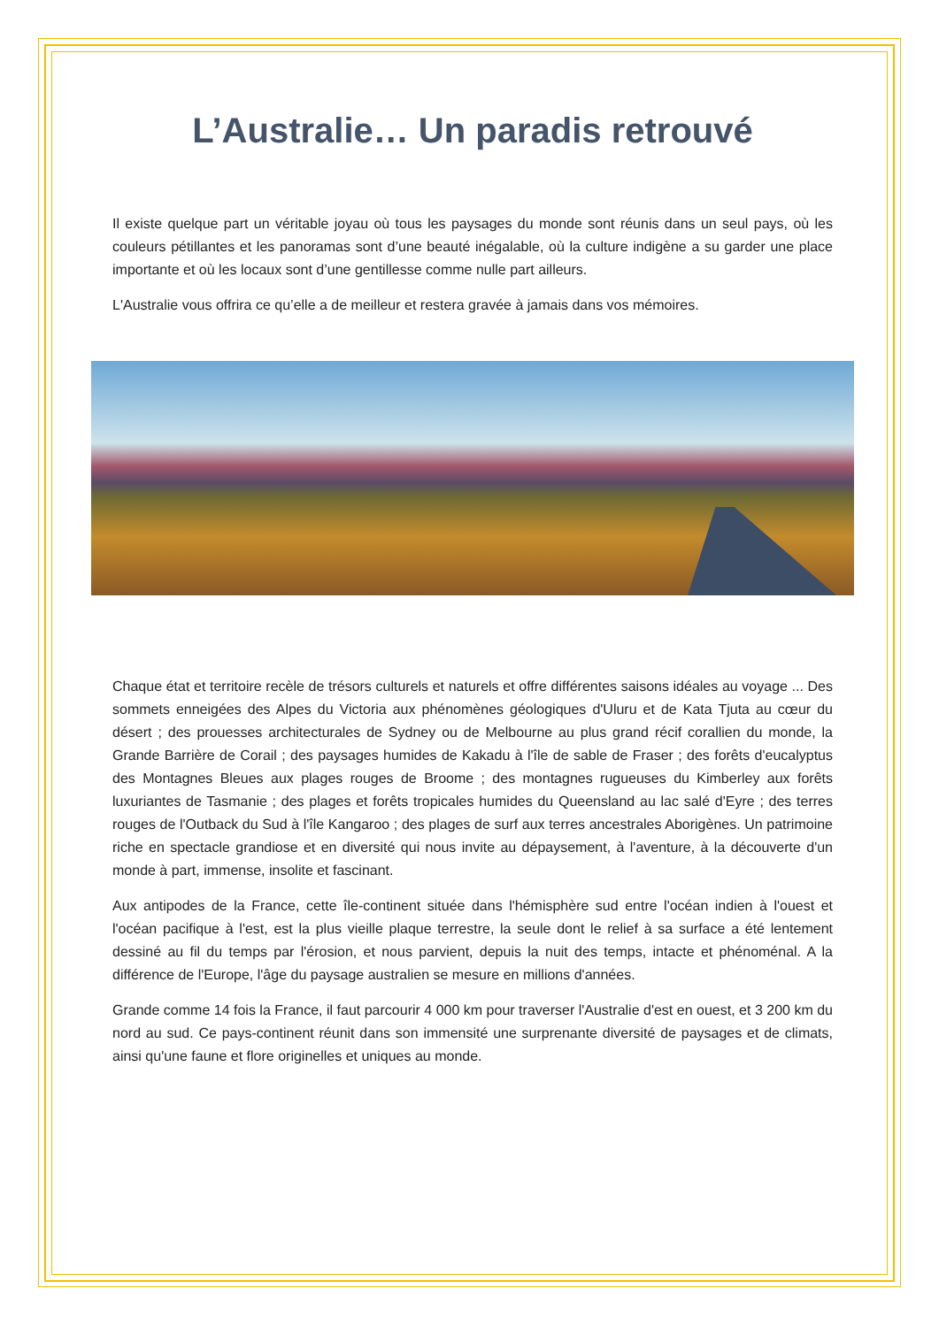L’Australie… Un paradis retrouvé
Il existe quelque part un véritable joyau où tous les paysages du monde sont réunis dans un seul pays, où les couleurs pétillantes et les panoramas sont d’une beauté inégalable, où la culture indigène a su garder une place importante et où les locaux sont d’une gentillesse comme nulle part ailleurs.
L'Australie vous offrira ce qu’elle a de meilleur et restera gravée à jamais dans vos mémoires.
Chaque état et territoire recèle de trésors culturels et naturels et offre différentes saisons idéales au voyage ... Des sommets enneigées des Alpes du Victoria aux phénomènes géologiques d'Uluru et de Kata Tjuta au cœur du désert ; des prouesses architecturales de Sydney ou de Melbourne au plus grand récif corallien du monde, la Grande Barrière de Corail ; des paysages humides de Kakadu à l'île de sable de Fraser ; des forêts d'eucalyptus des Montagnes Bleues aux plages rouges de Broome ; des montagnes rugueuses du Kimberley aux forêts luxuriantes de Tasmanie ; des plages et forêts tropicales humides du Queensland au lac salé d'Eyre ; des terres rouges de l'Outback du Sud à l'île Kangaroo ; des plages de surf aux terres ancestrales Aborigènes. Un patrimoine riche en spectacle grandiose et en diversité qui nous invite au dépaysement, à l'aventure, à la découverte d'un monde à part, immense, insolite et fascinant.
Aux antipodes de la France, cette île-continent située dans l'hémisphère sud entre l'océan indien à l'ouest et l'océan pacifique à l'est, est la plus vieille plaque terrestre, la seule dont le relief à sa surface a été lentement dessiné au fil du temps par l'érosion, et nous parvient, depuis la nuit des temps, intacte et phénoménal. A la différence de l'Europe, l'âge du paysage australien se mesure en millions d'années.
Grande comme 14 fois la France, il faut parcourir 4 000 km pour traverser l'Australie d'est en ouest, et 3 200 km du nord au sud. Ce pays-continent réunit dans son immensité une surprenante diversité de paysages et de climats, ainsi qu'une faune et flore originelles et uniques au monde.